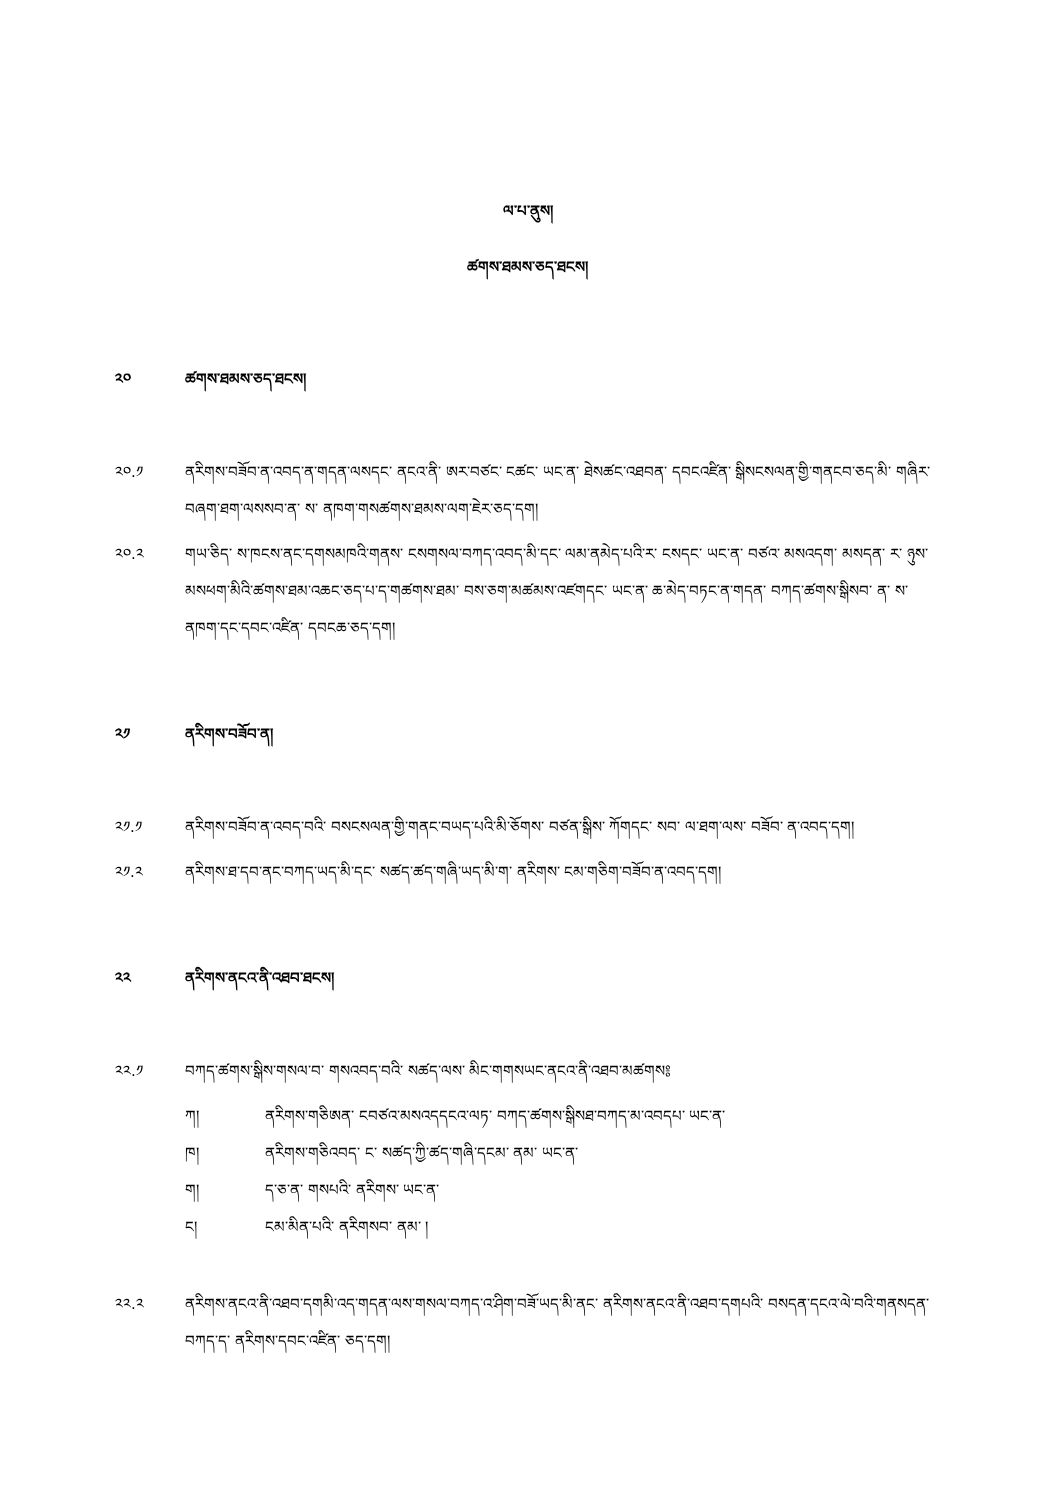ལ་པ་ནུས།
ཚགས་ཐམས་ཅད་ཐངས།
༢༠ ཚགས་ཐམས་ཅད་ཐངས།
༢༠.༡ ནཪིགས་བཟོབ་ན་འབད་ན་གདན་ལསདང་ ནངའ་ནི་ ཨར་བཙང་ ངཚང་ ཡང་ན་ ཐེསཚང་འཐབན་ དབངའཛིན་ སྒིསངསལན་གྱི་གནངབ་ཅད་མི་ གཞིར་བཞག་ཐག་ལསསབ་ན་ ས་ ནཁག་གསཚགས་ཐམས་ལག་ཇེར་ཅད་དག།
༢༠.༢ གཡ་ཅིད་ ས་ཁངས་ནང་དགསམཁའི་གནས་ ངསགསལ་བཀད་འབད་མི་དང་ ལམ་ནམེད་པའི་ར་ ངསདང་ ཡང་ན་ བཙའ་ མསའདག་ མསདན་ ར་ ཉུས་མསཕག་མིའི་ཚགས་ཐམ་འཆང་ཅད་པ་ད་གཚགས་ཐམ་ བས་ཅག་མཚམས་འཛགདང་ ཡང་ན་ ཆ་མེད་བཏང་ན་གདན་ བཀད་ཚགས་སྒིསབ་ ན་ ས་ ནཁག་དང་དབང་འཛིན་ དབངཆ་ཅད་དག།
༢༡ ནཪིགས་བཟོབ་ན།
༢༡.༡ ནཪིགས་བཟོབ་ན་འབད་བའི་ བསངསལན་གྱི་གནང་བཡད་པའི་མི་ཅོགས་ བཙན་སྒིས་ ཀོགདང་ སབ་ ལ་ཐག་ལས་ བཟོབ་ ན་འབད་དག།
༢༡.༢ ནཪིགས་ཐ་དབ་ནང་བཀད་ཡད་མི་དང་ སཚད་ཚད་གཞི་ཡད་མི་ག་ ནཪིགས་ ངམ་གཅིག་བཟོབ་ན་འབད་དག།
༢༢ ནཪིགས་ནངའ་ནི་འཐབ་ཐངས།
༢༢.༡ བཀད་ཚགས་སྒིས་གསལ་བ་ གསའབད་བའི་ སཚད་ལས་ མིང་གགསཡང་ནངའ་ནི་འཐབ་མཚགས༔
ཀ། ནཪིགས་གཅིཨན་ ངབཙའ་མསའདདངའ་ལཏ་ བཀད་ཚགས་སྒིསཐ་བཀད་མ་འབདཔ་ ཡང་ན་
ཁ། ནཪིགས་གཅིའབད་ ང་ སཚད་ཀྱི་ཚད་གཞི་དངམ་ ནམ་ ཡང་ན་
ག། ད་ཅ་ན་ གསཔའི་ ནཪིགས་ ཡང་ན་
ང། ངམ་མིན་པའི་ ནཪིགསབ་ ནམ་ །
༢༢.༢ ནཪིགས་ནངའ་ནི་འཐབ་དགམི་འད་གདན་ལས་གསལ་བཀད་འ་ཤིག་བཟོ་ཡད་མི་ནང་ ནཪིགས་ནངའ་ནི་འཐབ་དགཔའི་ བསདན་དངའ་ལེ་བའི་གནསདན་ བཀད་ད་ ནཪིགས་དབང་འཛིན་ ཅད་དག།